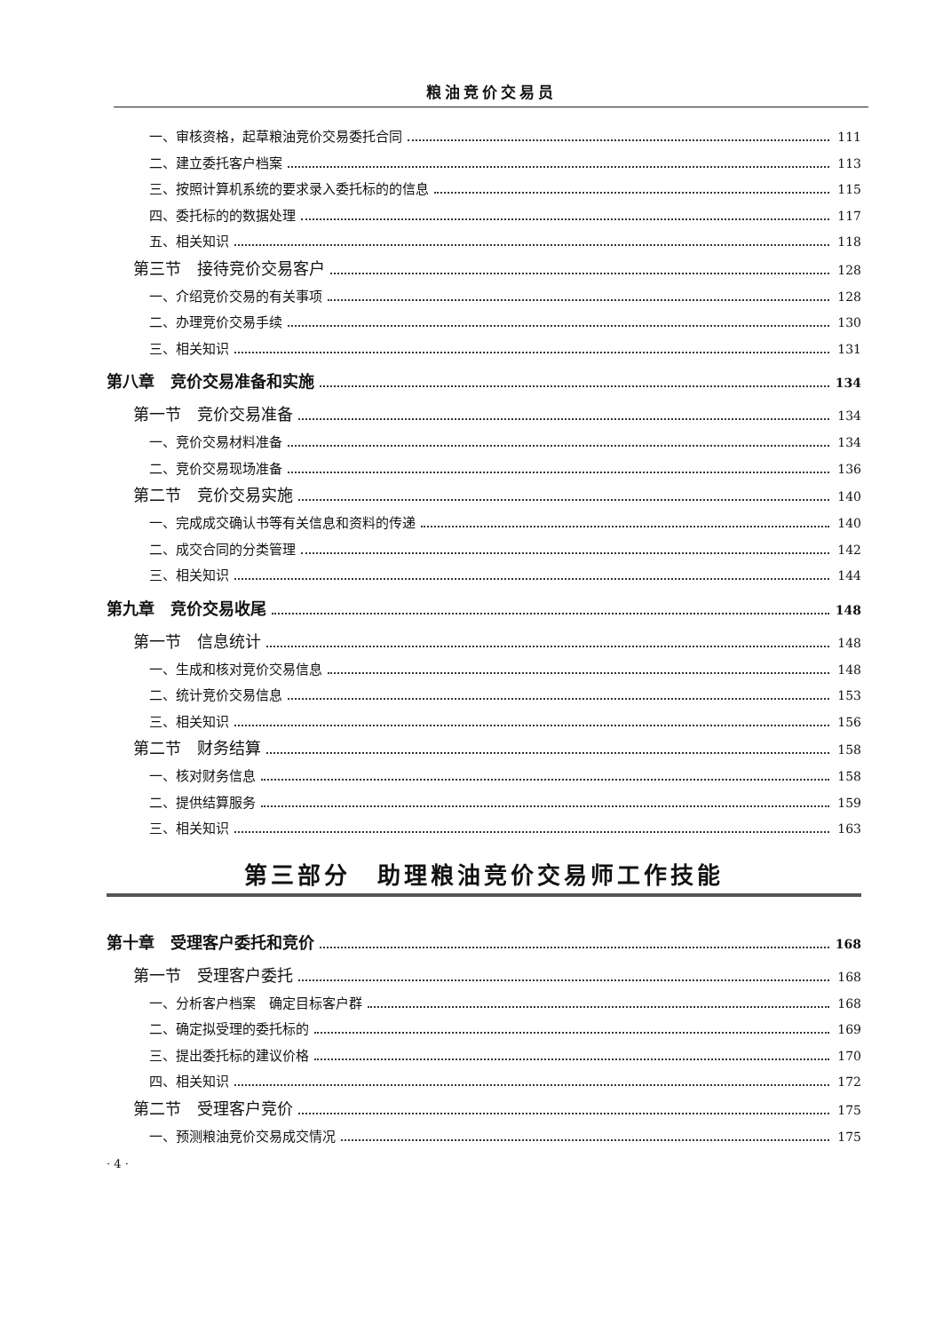粮油竞价交易员
一、审核资格，起草粮油竞价交易委托合同 111
二、建立委托客户档案 113
三、按照计算机系统的要求录入委托标的的信息 115
四、委托标的的数据处理 117
五、相关知识 118
第三节　接待竞价交易客户 128
一、介绍竞价交易的有关事项 128
二、办理竞价交易手续 130
三、相关知识 131
第八章　竞价交易准备和实施 134
第一节　竞价交易准备 134
一、竞价交易材料准备 134
二、竞价交易现场准备 136
第二节　竞价交易实施 140
一、完成成交确认书等有关信息和资料的传递 140
二、成交合同的分类管理 142
三、相关知识 144
第九章　竞价交易收尾 148
第一节　信息统计 148
一、生成和核对竞价交易信息 148
二、统计竞价交易信息 153
三、相关知识 156
第二节　财务结算 158
一、核对财务信息 158
二、提供结算服务 159
三、相关知识 163
第三部分　助理粮油竞价交易师工作技能
第十章　受理客户委托和竞价 168
第一节　受理客户委托 168
一、分析客户档案　确定目标客户群 168
二、确定拟受理的委托标的 169
三、提出委托标的建议价格 170
四、相关知识 172
第二节　受理客户竞价 175
一、预测粮油竞价交易成交情况 175
· 4 ·